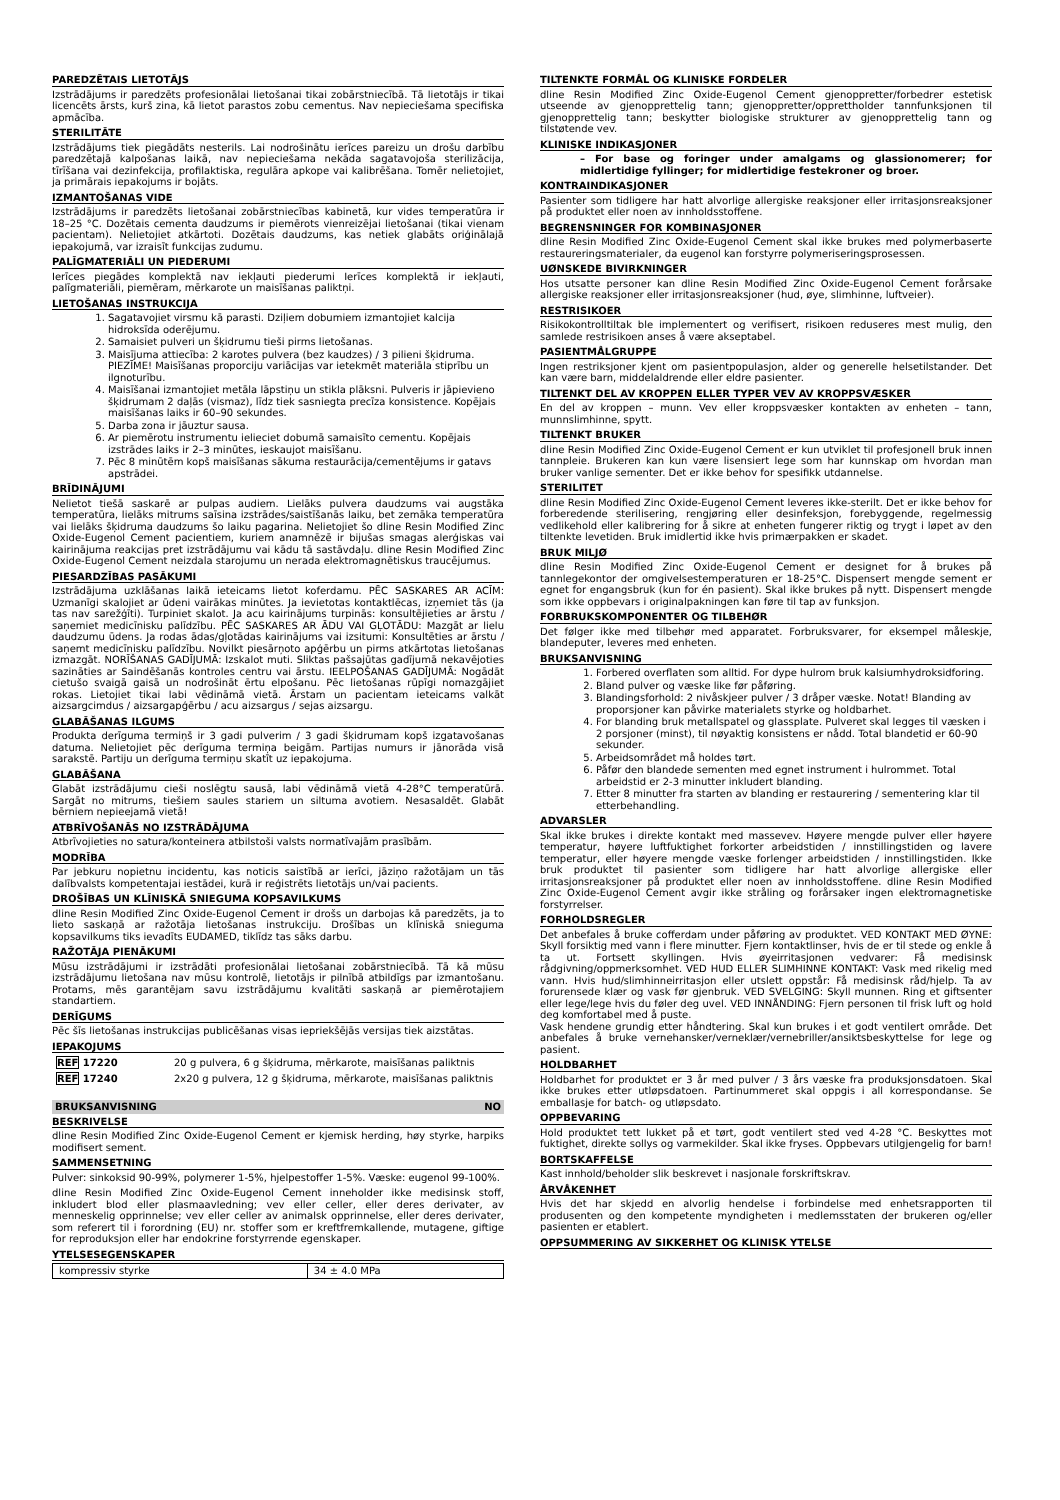PAREDZĒTAIS LIETOTĀJS
Izstrādājums ir paredzēts profesionālai lietošanai tikai zobārstniecībā. Tā lietotājs ir tikai licencēts ārsts, kurš zina, kā lietot parastos zobu cementus. Nav nepieciešama specifiska apmācība.
STERILITĀTE
Izstrādājums tiek piegādāts nesterils. Lai nodrošinātu ierīces pareizu un drošu darbību paredzētajā kalpošanas laikā, nav nepieciešama nekāda sagatavojoša sterilizācija, tīrīšana vai dezinfekcija, profilaktiska, regulāra apkope vai kalibrēšana. Tomēr nelietojiet, ja primārais iepakojums ir bojāts.
IZMANTOŠANAS VIDE
Izstrādājums ir paredzēts lietošanai zobārstniecības kabinetā, kur vides temperatūra ir 18–25 °C. Dozētais cementa daudzums ir piemērots vienreizējai lietošanai (tikai vienam pacientam). Nelietojiet atkārtoti. Dozētais daudzums, kas netiek glabāts oriģinālajā iepakojumā, var izraisīt funkcijas zudumu.
PALĪGMATERIĀLI UN PIEDERUMI
Ierīces piegādes komplektā nav iekļauti piederumi Ierīces komplektā ir iekļauti, palīgmateriāli, piemēram, mērkarote un maisīšanas paliktņi.
LIETOŠANAS INSTRUKCIJA
1. Sagatavojiet virsmu kā parasti. Dziļiem dobumiem izmantojiet kalcija hidroksīda oderējumu.
2. Samaisiet pulveri un šķidrumu tieši pirms lietošanas.
3. Maisījuma attiecība: 2 karotes pulvera (bez kaudzes) / 3 pilieni šķidruma. PIEZĪME! Maisīšanas proporciju variācijas var ietekmēt materiāla stiprību un ilgnoturību.
4. Maisīšanai izmantojiet metāla lāpstiņu un stikla plāksni. Pulveris ir jāpievieno šķidrumam 2 daļās (vismaz), līdz tiek sasniegta precīza konsistence. Kopējais maisīšanas laiks ir 60–90 sekundes.
5. Darba zona ir jāuztur sausa.
6. Ar piemērotu instrumentu ielieciet dobumā samaisīto cementu. Kopējais izstrādes laiks ir 2–3 minūtes, ieskaujot maisīšanu.
7. Pēc 8 minūtēm kopš maisīšanas sākuma restaurācija/cementējums ir gatavs apstrādei.
BRĪDINĀJUMI
Nelietot tiešā saskarē ar pulpas audiem. Lielāks pulvera daudzums vai augstāka temperatūra, lielāks mitrums saīsina izstrādes/saistīšanās laiku, bet zemāka temperatūra vai lielāks šķidruma daudzums šo laiku pagarina. Nelietojiet šo dline Resin Modified Zinc Oxide-Eugenol Cement pacientiem, kuriem anamnēzē ir bijušas smagas alerģiskas vai kairinājuma reakcijas pret izstrādājumu vai kādu tā sastāvdaļu. dline Resin Modified Zinc Oxide-Eugenol Cement neizdala starojumu un nerada elektromagnētiskus traucējumus.
PIESARDZĪBAS PASĀKUMI
Izstrādājuma uzklāšanas laikā ieteicams lietot koferdamu. PĒC SASKARES AR ACĪM: Uzmanīgi skalojiet ar ūdeni vairākas minūtes. Ja ievietotas kontaktlēcas, izņemiet tās (ja tas nav sarežģīti). Turpiniet skalot. Ja acu kairinājums turpinās: konsultējieties ar ārstu / saņemiet medicīnisku palīdzību. PĒC SASKARES AR ĀDU VAI GĻOTĀDU: Mazgāt ar lielu daudzumu ūdens. Ja rodas ādas/gļotādas kairinājums vai izsitumi: Konsultēties ar ārstu / saņemt medicīnisku palīdzību. Novilkt piesārņoto apģērbu un pirms atkārtotas lietošanas izmazgāt. NORĪŠANAS GADĪJUMĀ: Izskalot muti. Sliktas pašsajūtas gadījumā nekavējoties sazināties ar Saindēšanās kontroles centru vai ārstu. IEELPOŠANAS GADĪJUMĀ: Nogādāt cietušo svaigā gaisā un nodrošināt ērtu elpošanu. Pēc lietošanas rūpīgi nomazgājiet rokas. Lietojiet tikai labi vēdināmā vietā. Ārstam un pacientam ieteicams valkāt aizsargcimdus / aizsargapģērbu / acu aizsargus / sejas aizsargu.
GLABĀŠANAS ILGUMS
Produkta derīguma termiņš ir 3 gadi pulverim / 3 gadi šķidrumam kopš izgatavošanas datuma. Nelietojiet pēc derīguma termiņa beigām. Partijas numurs ir jānorāda visā sarakstē. Partiju un derīguma termiņu skatīt uz iepakojuma.
GLABĀŠANA
Glabāt izstrādājumu cieši noslēgtu sausā, labi vēdināmā vietā 4-28°C temperatūrā. Sargāt no mitrums, tiešiem saules stariem un siltuma avotiem. Nesasaldēt. Glabāt bērniem nepieejamā vietā!
ATBRĪVOŠANĀS NO IZSTRĀDĀJUMA
Atbrīvojieties no satura/konteinera atbilstoši valsts normatīvajām prasībām.
MODRĪBA
Par jebkuru nopietnu incidentu, kas noticis saistībā ar ierīci, jāziņo ražotājam un tās dalībvalsts kompetentajai iestādei, kurā ir reģistrēts lietotājs un/vai pacients.
DROŠĪBAS UN KLĪNISKĀ SNIEGUMA KOPSAVILKUMS
dline Resin Modified Zinc Oxide-Eugenol Cement ir drošs un darbojas kā paredzēts, ja to lieto saskaņā ar ražotāja lietošanas instrukciju. Drošības un klīniskā snieguma kopsavilkums tiks ievadīts EUDAMED, tiklīdz tas sāks darbu.
RAŽOTĀJA PIENĀKUMI
Mūsu izstrādājumi ir izstrādāti profesionālai lietošanai zobārstniecībā. Tā kā mūsu izstrādājumu lietošana nav mūsu kontrolē, lietotājs ir pilnībā atbildīgs par izmantošanu. Protams, mēs garantējam savu izstrādājumu kvalitāti saskaņā ar piemērotajiem standartiem.
DERĪGUMS
Pēc šīs lietošanas instrukcijas publicēšanas visas iepriekšējās versijas tiek aizstātas.
IEPAKOJUMS
| REF 17220 | 20 g pulvera, 6 g šķidruma, mērkarote, maisīšanas paliktnis |
| REF 17240 | 2x20 g pulvera, 12 g šķidruma, mērkarote, maisīšanas paliktnis |
BRUKSANVISNING NO
BESKRIVELSE
dline Resin Modified Zinc Oxide-Eugenol Cement er kjemisk herding, høy styrke, harpiks modifisert sement.
SAMMENSETNING
Pulver: sinkoksid 90-99%, polymerer 1-5%, hjelpestoffer 1-5%. Væske: eugenol 99-100%.
dline Resin Modified Zinc Oxide-Eugenol Cement inneholder ikke medisinsk stoff, inkludert blod eller plasmaavledning; vev eller celler, eller deres derivater, av menneskelig opprinnelse; vev eller celler av animalsk opprinnelse, eller deres derivater, som referert til i forordning (EU) nr. stoffer som er kreftfremkallende, mutagene, giftige for reproduksjon eller har endokrine forstyrrende egenskaper.
YTELSESEGENSKAPER
| kompressiv styrke | 34 ± 4.0 MPa |
TILTENKTE FORMÅL OG KLINISKE FORDELER
dline Resin Modified Zinc Oxide-Eugenol Cement gjenoppretter/forbedrer estetisk utseende av gjenopprettelig tann; gjenoppretter/opprettholder tannfunksjonen til gjenopprettelig tann; beskytter biologiske strukturer av gjenopprettelig tann og tilstøtende vev.
KLINISKE INDIKASJONER
– For base og foringer under amalgams og glassionomerer; for midlertidige fyllinger; for midlertidige festekroner og broer.
KONTRAINDIKASJONER
Pasienter som tidligere har hatt alvorlige allergiske reaksjoner eller irritasjonsreaksjoner på produktet eller noen av innholdsstoffene.
BEGRENSNINGER FOR KOMBINASJONER
dline Resin Modified Zinc Oxide-Eugenol Cement skal ikke brukes med polymerbaserte restaureringsmaterialer, da eugenol kan forstyrre polymeriseringsprosessen.
UØNSKEDE BIVIRKNINGER
Hos utsatte personer kan dline Resin Modified Zinc Oxide-Eugenol Cement forårsake allergiske reaksjoner eller irritasjonsreaksjoner (hud, øye, slimhinne, luftveier).
RESTRISIKOER
Risikokontrolltiltak ble implementert og verifisert, risikoen reduseres mest mulig, den samlede restrisikoen anses å være akseptabel.
PASIENTMÅLGRUPPE
Ingen restriksjoner kjent om pasientpopulasjon, alder og generelle helsetilstander. Det kan være barn, middelaldrende eller eldre pasienter.
TILTENKT DEL AV KROPPEN ELLER TYPER VEV AV KROPPSVÆSKER
En del av kroppen – munn. Vev eller kroppsvæsker kontakten av enheten – tann, munnslimhinne, spytt.
TILTENKT BRUKER
dline Resin Modified Zinc Oxide-Eugenol Cement er kun utviklet til profesjonell bruk innen tannpleie. Brukeren kan kun være lisensiert lege som har kunnskap om hvordan man bruker vanlige sementer. Det er ikke behov for spesifikk utdannelse.
STERILITET
dline Resin Modified Zinc Oxide-Eugenol Cement leveres ikke-sterilt. Det er ikke behov for forberedende sterilisering, rengjøring eller desinfeksjon, forebyggende, regelmessig vedlikehold eller kalibrering for å sikre at enheten fungerer riktig og trygt i løpet av den tiltenkte levetiden. Bruk imidlertid ikke hvis primærpakken er skadet.
BRUK MILJØ
dline Resin Modified Zinc Oxide-Eugenol Cement er designet for å brukes på tannlegekontor der omgivelsestemperaturen er 18-25°C. Dispensert mengde sement er egnet for engangsbruk (kun for én pasient). Skal ikke brukes på nytt. Dispensert mengde som ikke oppbevars i originalpakningen kan føre til tap av funksjon.
FORBRUKSKOMPONENTER OG TILBEHØR
Det følger ikke med tilbehør med apparatet. Forbruksvarer, for eksempel måleskje, blandeputer, leveres med enheten.
BRUKSANVISNING
1. Forbered overflaten som alltid. For dype hulrom bruk kalsiumhydroksidforing.
2. Bland pulver og væske like før påføring.
3. Blandingsforhold: 2 nivåskjeer pulver / 3 dråper væske. Notat! Blanding av proporsjoner kan påvirke materialets styrke og holdbarhet.
4. For blanding bruk metallspatel og glassplate. Pulveret skal legges til væsken i 2 porsjoner (minst), til nøyaktig konsistens er nådd. Total blandetid er 60-90 sekunder.
5. Arbeidsområdet må holdes tørt.
6. Påfør den blandede sementen med egnet instrument i hulrommet. Total arbeidstid er 2-3 minutter inkludert blanding.
7. Etter 8 minutter fra starten av blanding er restaurering / sementering klar til etterbehandling.
ADVARSLER
Skal ikke brukes i direkte kontakt med massevev. Høyere mengde pulver eller høyere temperatur, høyere luftfuktighet forkorter arbeidstiden / innstillingstiden og lavere temperatur, eller høyere mengde væske forlenger arbeidstiden / innstillingstiden. Ikke bruk produktet til pasienter som tidligere har hatt alvorlige allergiske eller irritasjonsreaksjoner på produktet eller noen av innholdsstoffene. dline Resin Modified Zinc Oxide-Eugenol Cement avgir ikke stråling og forårsaker ingen elektromagnetiske forstyrrelser.
FORHOLDSREGLER
Det anbefales å bruke cofferdam under påføring av produktet. VED KONTAKT MED ØYNE: Skyll forsiktig med vann i flere minutter. Fjern kontaktlinser, hvis de er til stede og enkle å ta ut. Fortsett skyllingen. Hvis øyeirritasjonen vedvarer: Få medisinsk rådgivning/oppmerksomhet. VED HUD ELLER SLIMHINNE KONTAKT: Vask med rikelig med vann. Hvis hud/slimhinneirritasjon eller utslett oppstår: Få medisinsk råd/hjelp. Ta av forurensede klær og vask før gjenbruk. VED SVELGING: Skyll munnen. Ring et giftsenter eller lege/lege hvis du føler deg uvel. VED INNÅNDING: Fjern personen til frisk luft og hold deg komfortabel med å puste.
Vask hendene grundig etter håndtering. Skal kun brukes i et godt ventilert område. Det anbefales å bruke vernehansker/verneklær/vernebriller/ansiktsbeskyttelse for lege og pasient.
HOLDBARHET
Holdbarhet for produktet er 3 år med pulver / 3 års væske fra produksjonsdatoen. Skal ikke brukes etter utløpsdatoen. Partinummeret skal oppgis i all korrespondanse. Se emballasje for batch- og utløpsdato.
OPPBEVARING
Hold produktet tett lukket på et tørt, godt ventilert sted ved 4-28 °C. Beskyttes mot fuktighet, direkte sollys og varmekilder. Skal ikke fryses. Oppbevars utilgjengelig for barn!
BORTSKAFFELSE
Kast innhold/beholder slik beskrevet i nasjonale forskriftskrav.
ÅRVÅKENHET
Hvis det har skjedd en alvorlig hendelse i forbindelse med enhetsrapporten til produsenten og den kompetente myndigheten i medlemsstaten der brukeren og/eller pasienten er etablert.
OPPSUMMERING AV SIKKERHET OG KLINISK YTELSE